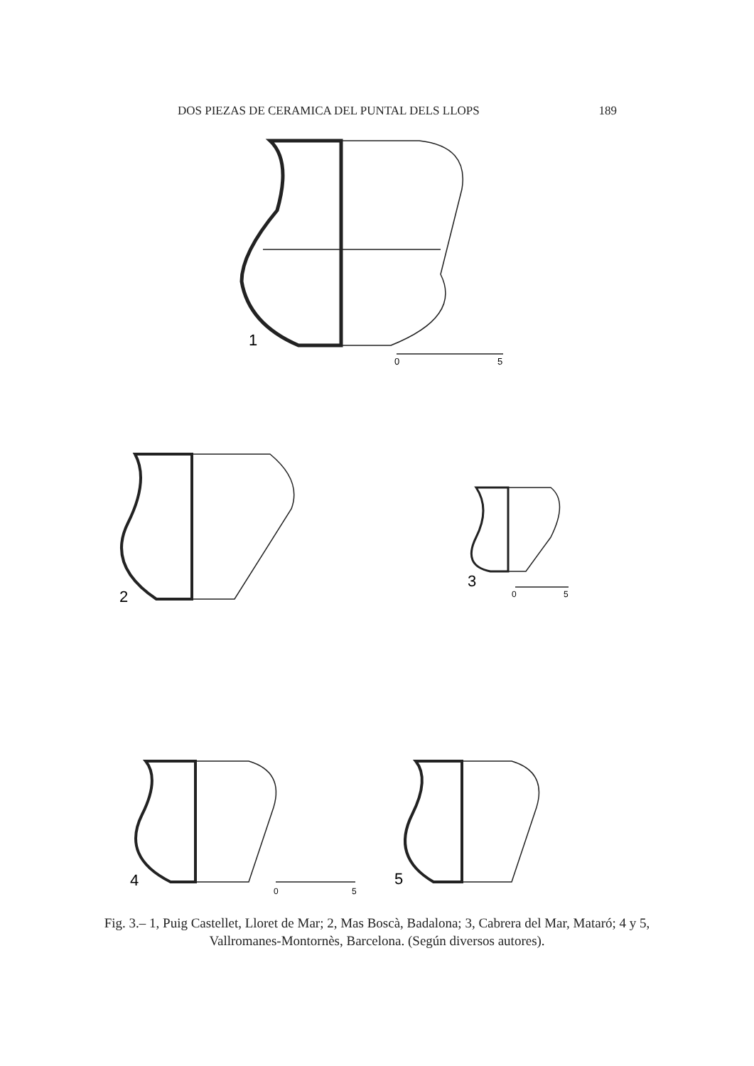DOS PIEZAS DE CERAMICA DEL PUNTAL DELS LLOPS 189
1
0
5
2
3
0
5
4
0
5
5
Fig. 3.– 1, Puig Castellet, Lloret de Mar; 2, Mas Boscà, Badalona; 3, Cabrera del Mar, Mataró; 4 y 5, Vallromanes-Montornès, Barcelona. (Según diversos autores).